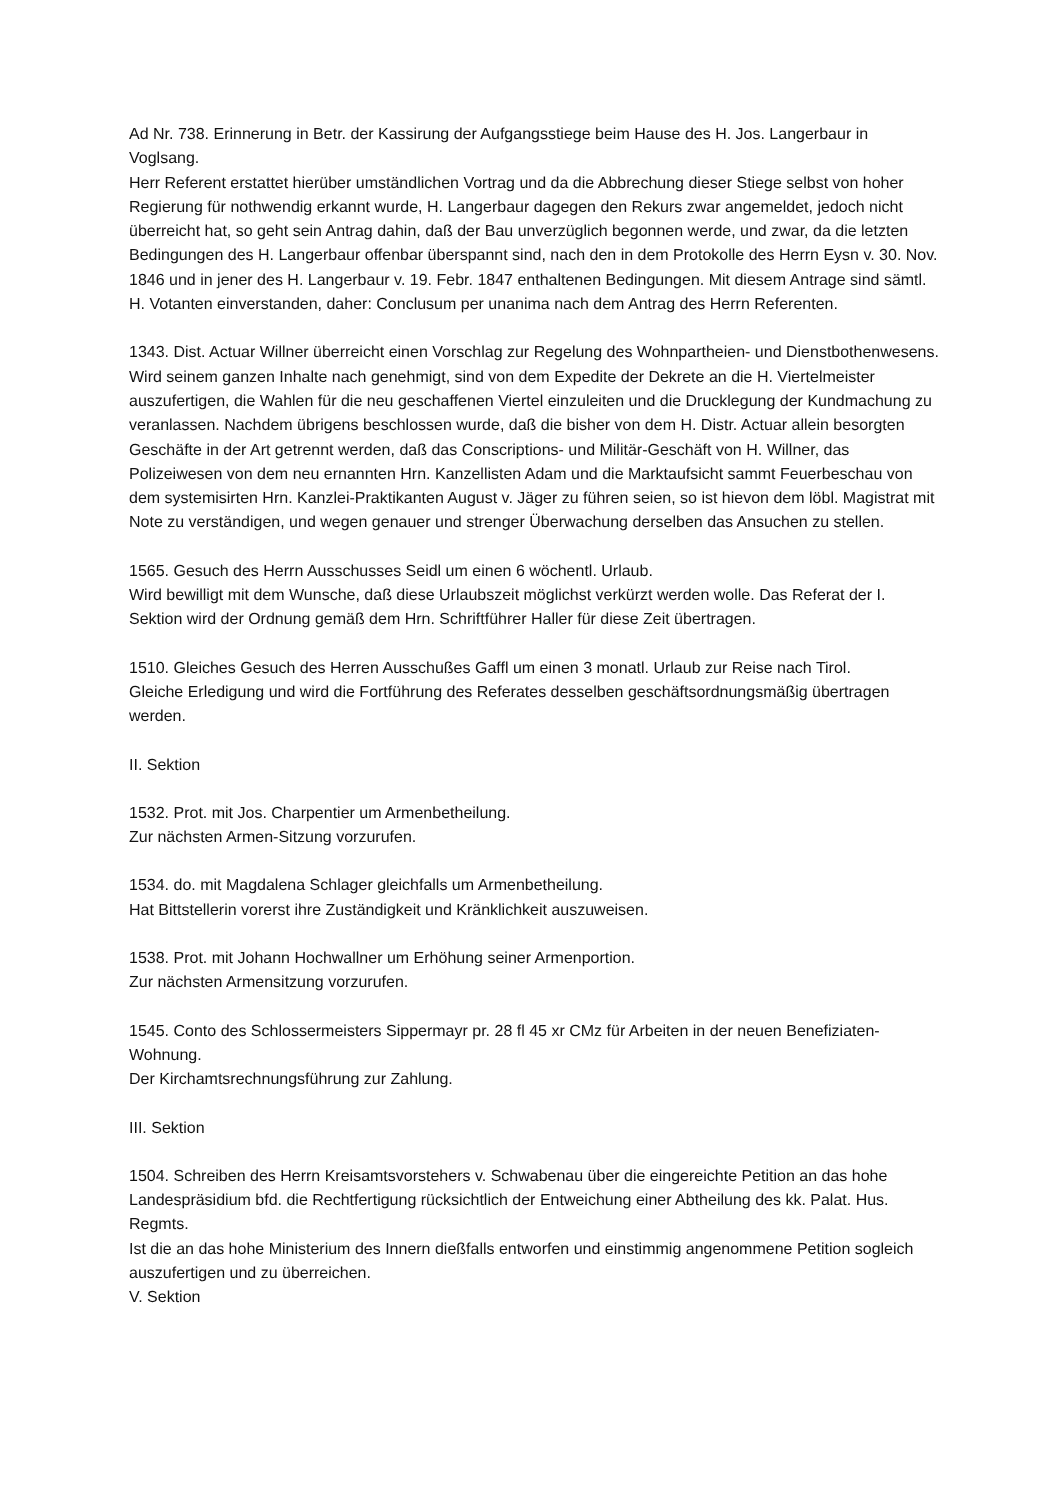Ad Nr. 738. Erinnerung in Betr. der Kassirung der Aufgangsstiege beim Hause des H. Jos. Langerbaur in Voglsang.
Herr Referent erstattet hierüber umständlichen Vortrag und da die Abbrechung dieser Stiege selbst von hoher Regierung für nothwendig erkannt wurde, H. Langerbaur dagegen den Rekurs zwar angemeldet, jedoch nicht überreicht hat, so geht sein Antrag dahin, daß der Bau unverzüglich begonnen werde, und zwar, da die letzten Bedingungen des H. Langerbaur offenbar überspannt sind, nach den in dem Protokolle des Herrn Eysn v. 30. Nov. 1846 und in jener des H. Langerbaur v. 19. Febr. 1847 enthaltenen Bedingungen. Mit diesem Antrage sind sämtl. H. Votanten einverstanden, daher: Conclusum per unanima nach dem Antrag des Herrn Referenten.
1343. Dist. Actuar Willner überreicht einen Vorschlag zur Regelung des Wohnpartheien- und Dienstbothenwesens.
Wird seinem ganzen Inhalte nach genehmigt, sind von dem Expedite der Dekrete an die H. Viertelmeister auszufertigen, die Wahlen für die neu geschaffenen Viertel einzuleiten und die Drucklegung der Kundmachung zu veranlassen. Nachdem übrigens beschlossen wurde, daß die bisher von dem H. Distr. Actuar allein besorgten Geschäfte in der Art getrennt werden, daß das Conscriptions- und Militär-Geschäft von H. Willner, das Polizeiwesen von dem neu ernannten Hrn. Kanzellisten Adam und die Marktaufsicht sammt Feuerbeschau von dem systemisirten Hrn. Kanzlei-Praktikanten August v. Jäger zu führen seien, so ist hievon dem löbl. Magistrat mit Note zu verständigen, und wegen genauer und strenger Überwachung derselben das Ansuchen zu stellen.
1565. Gesuch des Herrn Ausschusses Seidl um einen 6 wöchentl. Urlaub.
Wird bewilligt mit dem Wunsche, daß diese Urlaubszeit möglichst verkürzt werden wolle. Das Referat der I. Sektion wird der Ordnung gemäß dem Hrn. Schriftführer Haller für diese Zeit übertragen.
1510. Gleiches Gesuch des Herren Ausschußes Gaffl um einen 3 monatl. Urlaub zur Reise nach Tirol.
Gleiche Erledigung und wird die Fortführung des Referates desselben geschäftsordnungsmäßig übertragen werden.
II. Sektion
1532. Prot. mit Jos. Charpentier um Armenbetheilung.
Zur nächsten Armen-Sitzung vorzurufen.
1534. do. mit Magdalena Schlager gleichfalls um Armenbetheilung.
Hat Bittstellerin vorerst ihre Zuständigkeit und Kränklichkeit auszuweisen.
1538. Prot. mit Johann Hochwallner um Erhöhung seiner Armenportion.
Zur nächsten Armensitzung vorzurufen.
1545. Conto des Schlossermeisters Sippermayr pr. 28 fl 45 xr CMz für Arbeiten in der neuen Benefiziaten-Wohnung.
Der Kirchamtsrechnungsführung zur Zahlung.
III. Sektion
1504. Schreiben des Herrn Kreisamtsvorstehers v. Schwabenau über die eingereichte Petition an das hohe Landespräsidium bfd. die Rechtfertigung rücksichtlich der Entweichung einer Abtheilung des kk. Palat. Hus. Regmts.
Ist die an das hohe Ministerium des Innern dießfalls entworfen und einstimmig angenommene Petition sogleich auszufertigen und zu überreichen.
V. Sektion